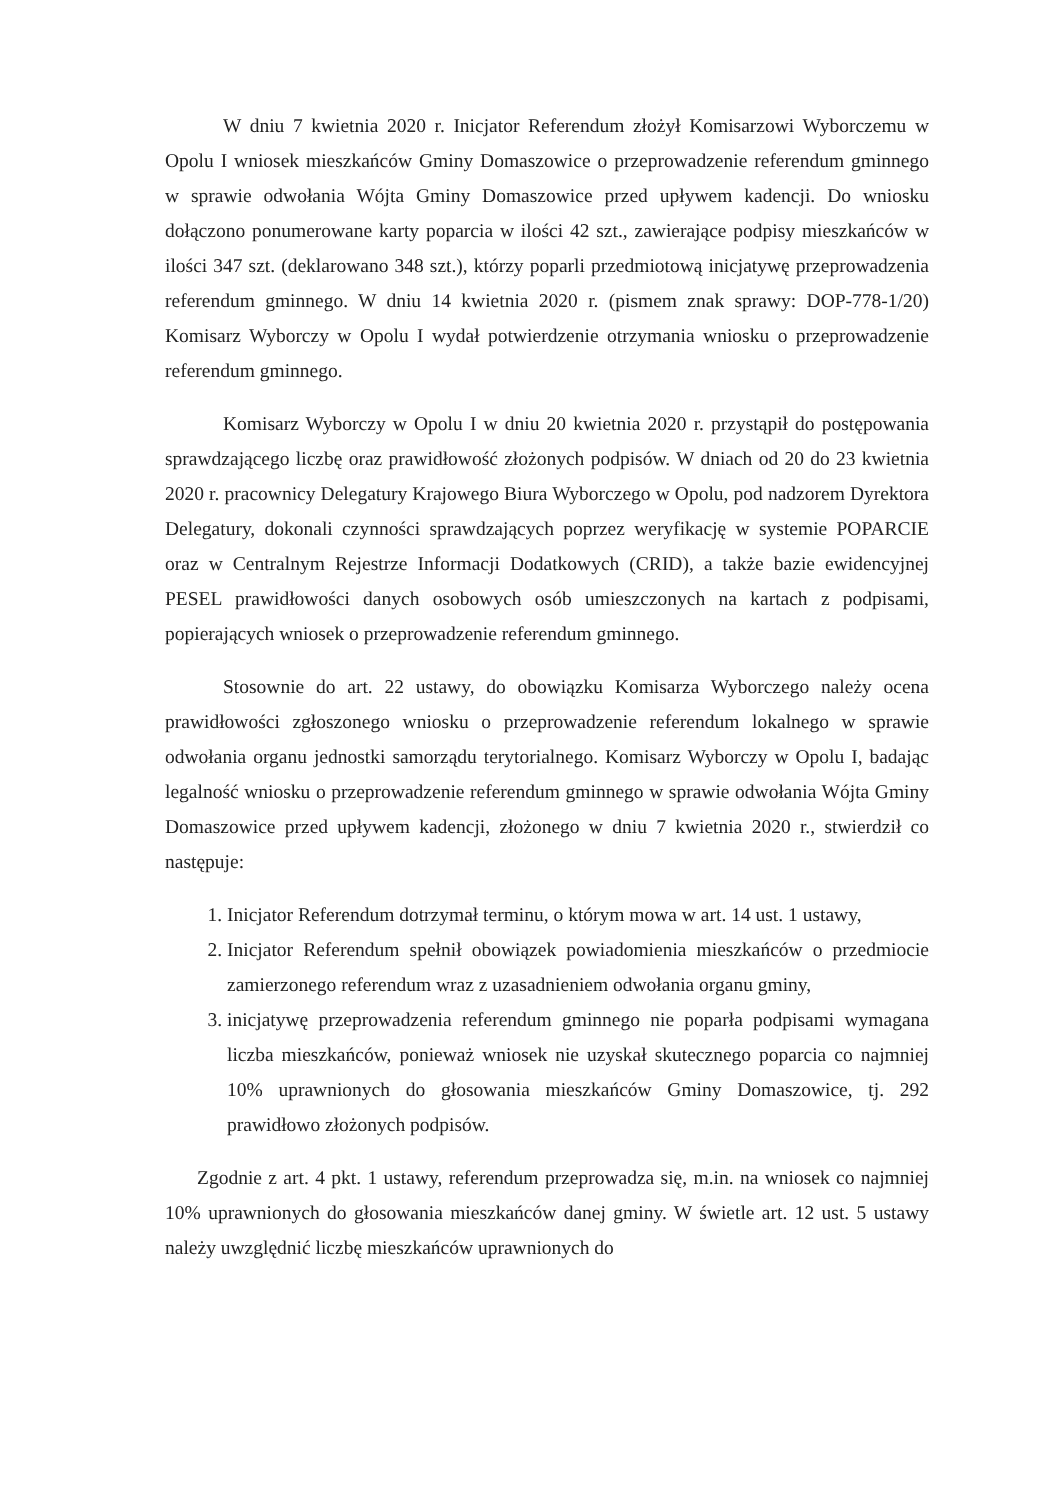W dniu 7 kwietnia 2020 r. Inicjator Referendum złożył Komisarzowi Wyborczemu w Opolu I wniosek mieszkańców Gminy Domaszowice o przeprowadzenie referendum gminnego w sprawie odwołania Wójta Gminy Domaszowice przed upływem kadencji. Do wniosku dołączono ponumerowane karty poparcia w ilości 42 szt., zawierające podpisy mieszkańców w ilości 347 szt. (deklarowano 348 szt.), którzy poparli przedmiotową inicjatywę przeprowadzenia referendum gminnego. W dniu 14 kwietnia 2020 r. (pismem znak sprawy: DOP-778-1/20) Komisarz Wyborczy w Opolu I wydał potwierdzenie otrzymania wniosku o przeprowadzenie referendum gminnego.
Komisarz Wyborczy w Opolu I w dniu 20 kwietnia 2020 r. przystąpił do postępowania sprawdzającego liczbę oraz prawidłowość złożonych podpisów. W dniach od 20 do 23 kwietnia 2020 r. pracownicy Delegatury Krajowego Biura Wyborczego w Opolu, pod nadzorem Dyrektora Delegatury, dokonali czynności sprawdzających poprzez weryfikację w systemie POPARCIE oraz w Centralnym Rejestrze Informacji Dodatkowych (CRID), a także bazie ewidencyjnej PESEL prawidłowości danych osobowych osób umieszczonych na kartach z podpisami, popierających wniosek o przeprowadzenie referendum gminnego.
Stosownie do art. 22 ustawy, do obowiązku Komisarza Wyborczego należy ocena prawidłowości zgłoszonego wniosku o przeprowadzenie referendum lokalnego w sprawie odwołania organu jednostki samorządu terytorialnego. Komisarz Wyborczy w Opolu I, badając legalność wniosku o przeprowadzenie referendum gminnego w sprawie odwołania Wójta Gminy Domaszowice przed upływem kadencji, złożonego w dniu 7 kwietnia 2020 r., stwierdził co następuje:
1. Inicjator Referendum dotrzymał terminu, o którym mowa w art. 14 ust. 1 ustawy,
2. Inicjator Referendum spełnił obowiązek powiadomienia mieszkańców o przedmiocie zamierzonego referendum wraz z uzasadnieniem odwołania organu gminy,
3. inicjatywę przeprowadzenia referendum gminnego nie poparła podpisami wymagana liczba mieszkańców, ponieważ wniosek nie uzyskał skutecznego poparcia co najmniej 10% uprawnionych do głosowania mieszkańców Gminy Domaszowice, tj. 292 prawidłowo złożonych podpisów.
Zgodnie z art. 4 pkt. 1 ustawy, referendum przeprowadza się, m.in. na wniosek co najmniej 10% uprawnionych do głosowania mieszkańców danej gminy. W świetle art. 12 ust. 5 ustawy należy uwzględnić liczbę mieszkańców uprawnionych do